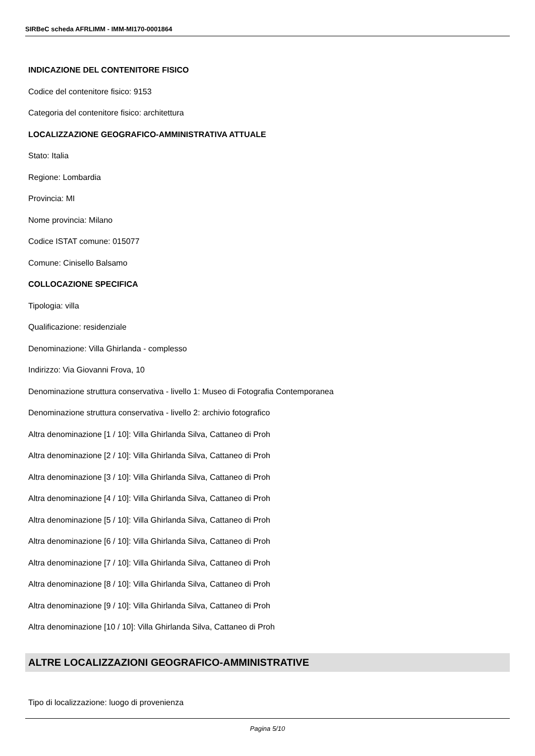SIRBeC scheda AFRLIMM - IMM-MI170-0001864
INDICAZIONE DEL CONTENITORE FISICO
Codice del contenitore fisico: 9153
Categoria del contenitore fisico: architettura
LOCALIZZAZIONE GEOGRAFICO-AMMINISTRATIVA ATTUALE
Stato: Italia
Regione: Lombardia
Provincia: MI
Nome provincia: Milano
Codice ISTAT comune: 015077
Comune: Cinisello Balsamo
COLLOCAZIONE SPECIFICA
Tipologia: villa
Qualificazione: residenziale
Denominazione: Villa Ghirlanda - complesso
Indirizzo: Via Giovanni Frova, 10
Denominazione struttura conservativa - livello 1: Museo di Fotografia Contemporanea
Denominazione struttura conservativa - livello 2: archivio fotografico
Altra denominazione [1 / 10]: Villa Ghirlanda Silva, Cattaneo di Proh
Altra denominazione [2 / 10]: Villa Ghirlanda Silva, Cattaneo di Proh
Altra denominazione [3 / 10]: Villa Ghirlanda Silva, Cattaneo di Proh
Altra denominazione [4 / 10]: Villa Ghirlanda Silva, Cattaneo di Proh
Altra denominazione [5 / 10]: Villa Ghirlanda Silva, Cattaneo di Proh
Altra denominazione [6 / 10]: Villa Ghirlanda Silva, Cattaneo di Proh
Altra denominazione [7 / 10]: Villa Ghirlanda Silva, Cattaneo di Proh
Altra denominazione [8 / 10]: Villa Ghirlanda Silva, Cattaneo di Proh
Altra denominazione [9 / 10]: Villa Ghirlanda Silva, Cattaneo di Proh
Altra denominazione [10 / 10]: Villa Ghirlanda Silva, Cattaneo di Proh
ALTRE LOCALIZZAZIONI GEOGRAFICO-AMMINISTRATIVE
Tipo di localizzazione: luogo di provenienza
Pagina 5/10